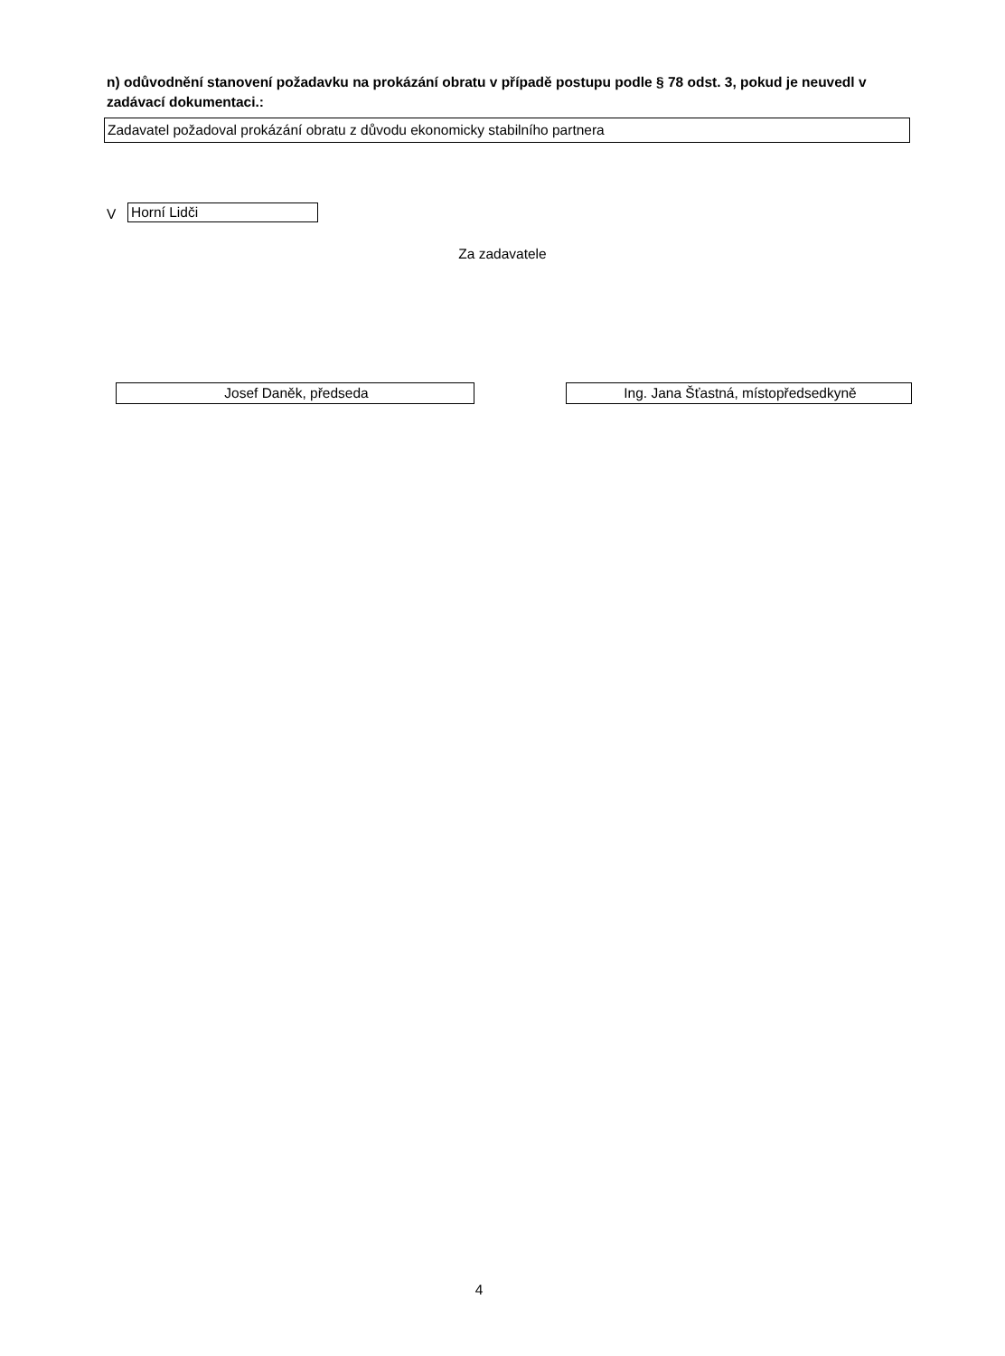n) odůvodnění stanovení požadavku na prokázání obratu v případě postupu podle § 78 odst. 3, pokud je neuvedl v zadávací dokumentaci.:
Zadavatel požadoval prokázání obratu z důvodu ekonomicky stabilního partnera
V Horní Lidči
Za zadavatele
Josef Daněk, předseda Ing. Jana Šťastná, místopředsedkyně
4